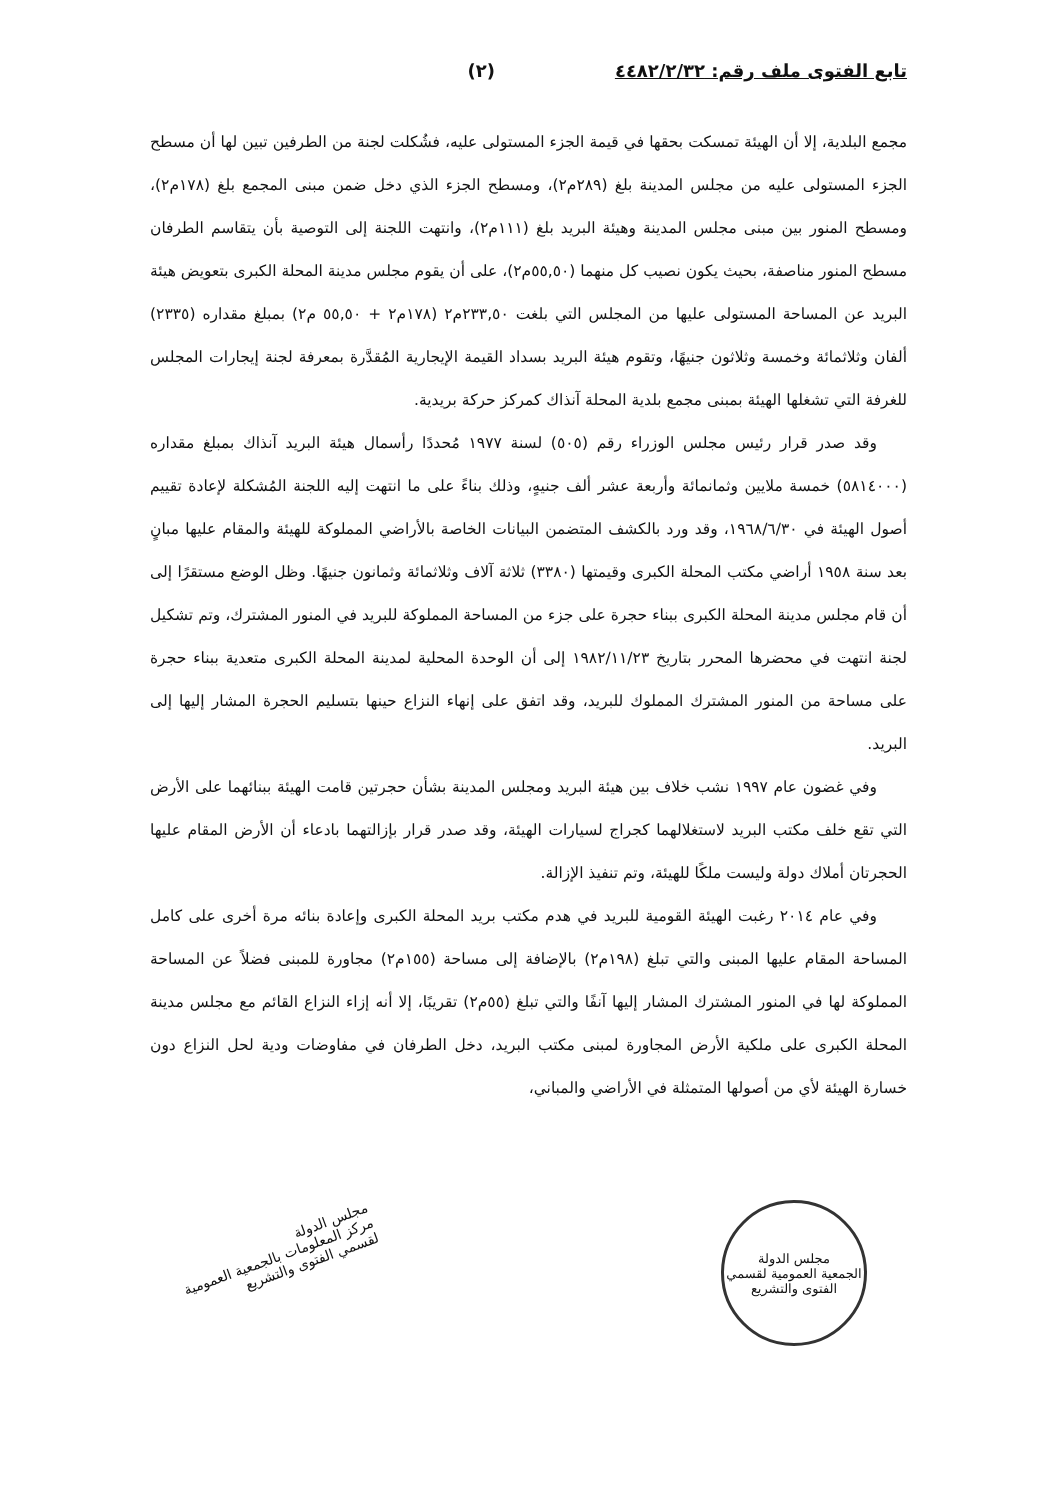تابع الفتوى ملف رقم: ٤٤٨٢/٢/٣٢ (٢)
مجمع البلدية، إلا أن الهيئة تمسكت بحقها في قيمة الجزء المستولى عليه، فشُكلت لجنة من الطرفين تبين لها أن مسطح الجزء المستولى عليه من مجلس المدينة بلغ (٢٨٩م٢)، ومسطح الجزء الذي دخل ضمن مبنى المجمع بلغ (١٧٨م٢)، ومسطح المنور بين مبنى مجلس المدينة وهيئة البريد بلغ (١١١م٢)، وانتهت اللجنة إلى التوصية بأن يتقاسم الطرفان مسطح المنور مناصفة، بحيث يكون نصيب كل منهما (٥٥,٥٠م٢)، على أن يقوم مجلس مدينة المحلة الكبرى بتعويض هيئة البريد عن المساحة المستولى عليها من المجلس التي بلغت ٢٣٣,٥٠م٢ (١٧٨م٢ + ٥٥,٥٠ م٢) بمبلغ مقداره (٢٣٣٥) ألفان وثلاثمائة وخمسة وثلاثون جنيهًا، وتقوم هيئة البريد بسداد القيمة الإيجارية المُقدَّرة بمعرفة لجنة إيجارات المجلس للغرفة التي تشغلها الهيئة بمبنى مجمع بلدية المحلة آنذاك كمركز حركة بريدية.
وقد صدر قرار رئيس مجلس الوزراء رقم (٥٠٥) لسنة ١٩٧٧ مُحددًا رأسمال هيئة البريد آنذاك بمبلغ مقداره (٥٨١٤٠٠٠) خمسة ملايين وثمانمائة وأربعة عشر ألف جنيهٍ، وذلك بناءً على ما انتهت إليه اللجنة المُشكلة لإعادة تقييم أصول الهيئة في ١٩٦٨/٦/٣٠، وقد ورد بالكشف المتضمن البيانات الخاصة بالأراضي المملوكة للهيئة والمقام عليها مبانٍ بعد سنة ١٩٥٨ أراضي مكتب المحلة الكبرى وقيمتها (٣٣٨٠) ثلاثة آلاف وثلاثمائة وثمانون جنيهًا. وظل الوضع مستقرًا إلى أن قام مجلس مدينة المحلة الكبرى ببناء حجرة على جزء من المساحة المملوكة للبريد في المنور المشترك، وتم تشكيل لجنة انتهت في محضرها المحرر بتاريخ ١٩٨٢/١١/٢٣ إلى أن الوحدة المحلية لمدينة المحلة الكبرى متعدية ببناء حجرة على مساحة من المنور المشترك المملوك للبريد، وقد اتفق على إنهاء النزاع حينها بتسليم الحجرة المشار إليها إلى البريد.
وفي غضون عام ١٩٩٧ نشب خلاف بين هيئة البريد ومجلس المدينة بشأن حجرتين قامت الهيئة ببنائهما على الأرض التي تقع خلف مكتب البريد لاستغلالهما كجراج لسيارات الهيئة، وقد صدر قرار بإزالتهما بادعاء أن الأرض المقام عليها الحجرتان أملاك دولة وليست ملكًا للهيئة، وتم تنفيذ الإزالة.
وفي عام ٢٠١٤ رغبت الهيئة القومية للبريد في هدم مكتب بريد المحلة الكبرى وإعادة بنائه مرة أخرى على كامل المساحة المقام عليها المبنى والتي تبلغ (١٩٨م٢) بالإضافة إلى مساحة (١٥٥م٢) مجاورة للمبنى فضلاً عن المساحة المملوكة لها في المنور المشترك المشار إليها آنفًا والتي تبلغ (٥٥م٢) تقريبًا، إلا أنه إزاء النزاع القائم مع مجلس مدينة المحلة الكبرى على ملكية الأرض المجاورة لمبنى مكتب البريد، دخل الطرفان في مفاوضات ودية لحل النزاع دون خسارة الهيئة لأي من أصولها المتمثلة في الأراضي والمباني،
مجلس الدولة
الجمعية العمومية لقسمي الفتوى والتشريع
مجلس الدولة
مركز المعلومات بالجمعية العمومية
لقسمي الفتوى والتشريع